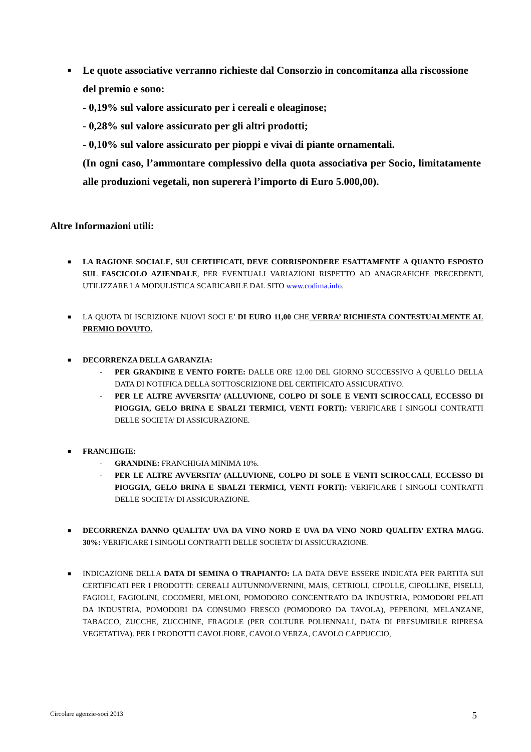■ Le quote associative verranno richieste dal Consorzio in concomitanza alla riscossione del premio e sono:
- 0,19% sul valore assicurato per i cereali e oleaginose;
- 0,28% sul valore assicurato per gli altri prodotti;
- 0,10% sul valore assicurato per pioppi e vivai di piante ornamentali.
(In ogni caso, l’ammontare complessivo della quota associativa per Socio, limitatamente alle produzioni vegetali, non supererà l’importo di Euro 5.000,00).
Altre Informazioni utili:
■ LA RAGIONE SOCIALE, SUI CERTIFICATI, DEVE CORRISPONDERE ESATTAMENTE A QUANTO ESPOSTO SUL FASCICOLO AZIENDALE, PER EVENTUALI VARIAZIONI RISPETTO AD ANAGRAFICHE PRECEDENTI, UTILIZZARE LA MODULISTICA SCARICABILE DAL SITO www.codima.info.
■ LA QUOTA DI ISCRIZIONE NUOVI SOCI E’ DI EURO 11,00 CHE VERRA’ RICHIESTA CONTESTUALMENTE AL PREMIO DOVUTO.
■ DECORRENZA DELLA GARANZIA:
- PER GRANDINE E VENTO FORTE: DALLE ORE 12.00 DEL GIORNO SUCCESSIVO A QUELLO DELLA DATA DI NOTIFICA DELLA SOTTOSCRIZIONE DEL CERTIFICATO ASSICURATIVO.
- PER LE ALTRE AVVERSITA’ (ALLUVIONE, COLPO DI SOLE E VENTI SCIROCCALI, ECCESSO DI PIOGGIA, GELO BRINA E SBALZI TERMICI, VENTI FORTI): VERIFICARE I SINGOLI CONTRATTI DELLE SOCIETA’ DI ASSICURAZIONE.
■ FRANCHIGIE:
- GRANDINE: FRANCHIGIA MINIMA 10%.
- PER LE ALTRE AVVERSITA’ (ALLUVIONE, COLPO DI SOLE E VENTI SCIROCCALI, ECCESSO DI PIOGGIA, GELO BRINA E SBALZI TERMICI, VENTI FORTI): VERIFICARE I SINGOLI CONTRATTI DELLE SOCIETA’ DI ASSICURAZIONE.
■ DECORRENZA DANNO QUALITA’ UVA DA VINO NORD E UVA DA VINO NORD QUALITA’ EXTRA MAGG. 30%: VERIFICARE I SINGOLI CONTRATTI DELLE SOCIETA’ DI ASSICURAZIONE.
■ INDICAZIONE DELLA DATA DI SEMINA O TRAPIANTO: LA DATA DEVE ESSERE INDICATA PER PARTITA SUI CERTIFICATI PER I PRODOTTI: CEREALI AUTUNNO/VERNINI, MAIS, CETRIOLI, CIPOLLE, CIPOLLINE, PISELLI, FAGIOLI, FAGIOLINI, COCOMERI, MELONI, POMODORO CONCENTRATO DA INDUSTRIA, POMODORI PELATI DA INDUSTRIA, POMODORI DA CONSUMO FRESCO (POMODORO DA TAVOLA), PEPERONI, MELANZANE, TABACCO, ZUCCHE, ZUCCHINE, FRAGOLE (PER COLTURE POLIENNALI, DATA DI PRESUMIBILE RIPRESA VEGETATIVA). PER I PRODOTTI CAVOLFIORE, CAVOLO VERZA, CAVOLO CAPPUCCIO,
Circolare agenzie-soci 2013 5